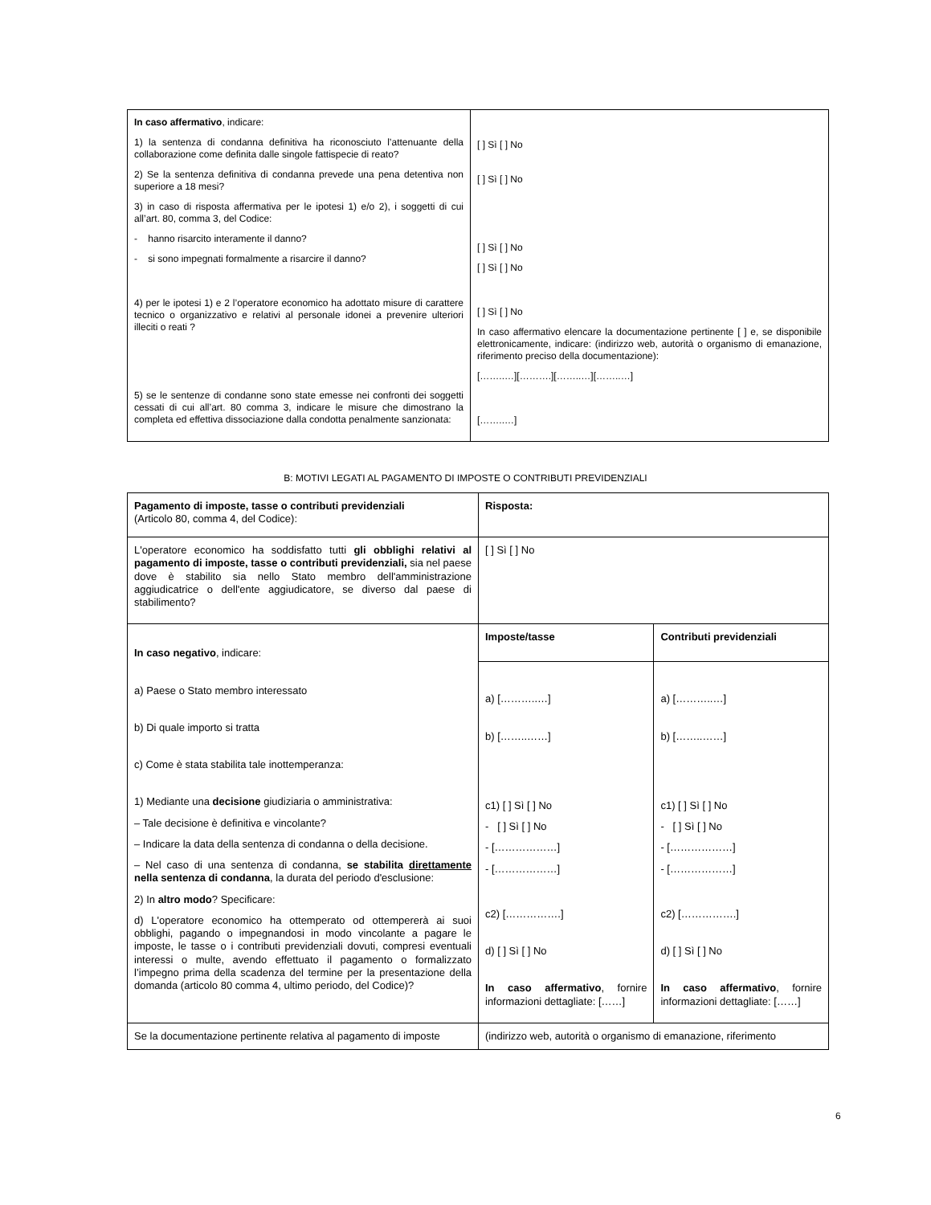| In caso affermativo , indicare: 1) la sentenza di condanna definitiva ha riconosciuto l’attenuante della collaborazione come definita dalle singole fattispecie di reato? 2) Se la sentenza definitiva di condanna prevede una pena detentiva non superiore a 18 mesi? 3) in caso di risposta affermativa per le ipotesi 1) e/o 2), i soggetti di cui all’art. 80, comma 3, del Codice: - hanno risarcito interamente il danno? - si sono impegnati formalmente a risarcire il danno? 4) per le ipotesi 1) e 2 l’operatore economico ha adottato misure di carattere tecnico o organizzativo e relativi al personale idonei a prevenire ulteriori illeciti o reati ? 5) se le sentenze di condanne sono state emesse nei confronti dei soggetti cessati di cui all’art. 80 comma 3, indicare le misure che dimostrano la completa ed effettiva dissociazione dalla condotta penalmente sanzionata: | [ ] Sì [ ] No [ ] Sì [ ] No [ ] Sì [ ] No [ ] Sì [ ] No [ ] Sì [ ] No In caso affermativo elencare la documentazione pertinente [ ] e, se disponibile elettronicamente, indicare: (indirizzo web, autorità o organismo di emanazione, riferimento preciso della documentazione): [……..…][……….][……..…][……..…] [……..…] |
B: MOTIVI LEGATI AL PAGAMENTO DI IMPOSTE O CONTRIBUTI PREVIDENZIALI
| Pagamento di imposte, tasse o contributi previdenziali (Articolo 80, comma 4, del Codice): | Risposta: | |
| L'operatore economico ha soddisfatto tutti gli obblighi relativi al pagamento di imposte, tasse o contributi previdenziali, sia nel paese dove è stabilito sia nello Stato membro dell'amministrazione aggiudicatrice o dell'ente aggiudicatore, se diverso dal paese di stabilimento? | [ ] Sì [ ] No | |
| In caso negativo , indicare: a) Paese o Stato membro interessato b) Di quale importo si tratta c) Come è stata stabilita tale inottemperanza: 1) Mediante una decisione giudiziaria o amministrativa: – Tale decisione è definitiva e vincolante? – Indicare la data della sentenza di condanna o della decisione. – Nel caso di una sentenza di condanna, se stabilita direttamente nella sentenza di condanna , la durata del periodo d'esclusione: 2) In altro modo ? Specificare: d) L'operatore economico ha ottemperato od ottempererà ai suoi obblighi, pagando o impegnandosi in modo vincolante a pagare le imposte, le tasse o i contributi previdenziali dovuti, compresi eventuali interessi o multe, avendo effettuato il pagamento o formalizzato l’impegno prima della scadenza del termine per la presentazione della domanda (articolo 80 comma 4, ultimo periodo, del Codice)? | Imposte/tasse | Contributi previdenziali |
| | a) [………..…] b) [……..……] c1) [ ] Sì [ ] No - [ ] Sì [ ] No - [………………] - [………………] c2) […………….] d) [ ] Sì [ ] No In caso affermativo , fornire informazioni dettagliate: [……] | a) [………..…] b) [……..……] c1) [ ] Sì [ ] No - [ ] Sì [ ] No - [………………] - [………………] c2) […………….] d) [ ] Sì [ ] No In caso affermativo , fornire informazioni dettagliate: [……] |
| Se la documentazione pertinente relativa al pagamento di imposte | (indirizzo web, autorità o organismo di emanazione, riferimento | |
6